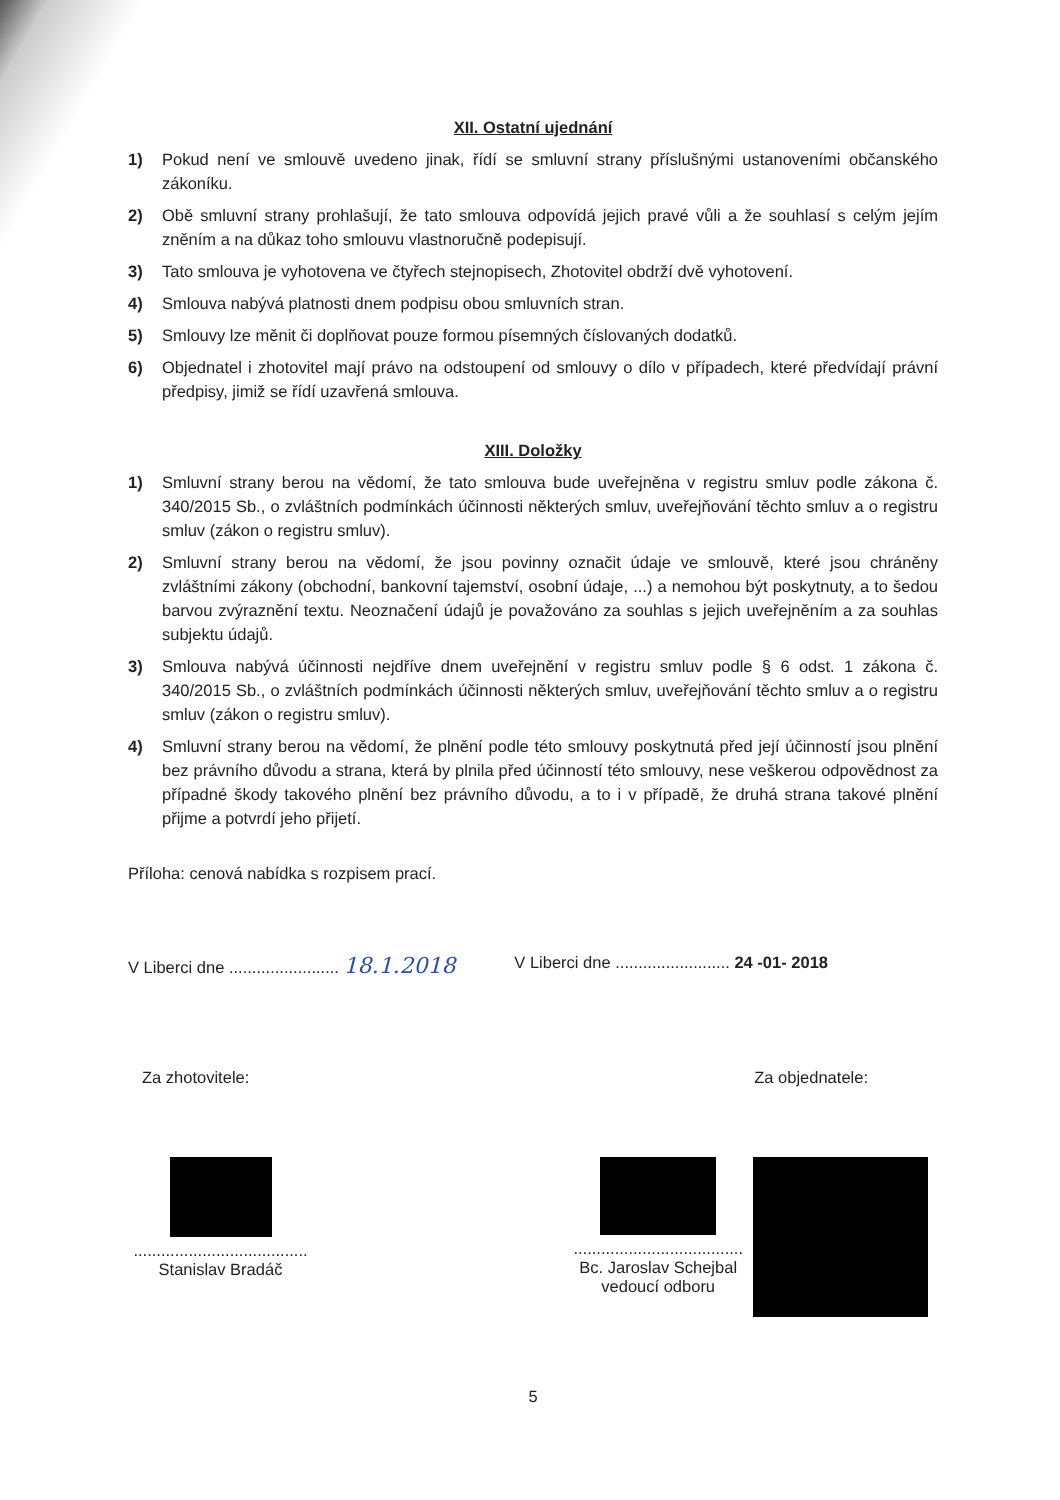XII. Ostatní ujednání
1) Pokud není ve smlouvě uvedeno jinak, řídí se smluvní strany příslušnými ustanoveními občanského zákoníku.
2) Obě smluvní strany prohlašují, že tato smlouva odpovídá jejich pravé vůli a že souhlasí s celým jejím zněním a na důkaz toho smlouvu vlastnoručně podepisují.
3) Tato smlouva je vyhotovena ve čtyřech stejnopisech, Zhotovitel obdrží dvě vyhotovení.
4) Smlouva nabývá platnosti dnem podpisu obou smluvních stran.
5) Smlouvy lze měnit či doplňovat pouze formou písemných číslovaných dodatků.
6) Objednatel i zhotovitel mají právo na odstoupení od smlouvy o dílo v případech, které předvídají právní předpisy, jimiž se řídí uzavřená smlouva.
XIII. Doložky
1) Smluvní strany berou na vědomí, že tato smlouva bude uveřejněna v registru smluv podle zákona č. 340/2015 Sb., o zvláštních podmínkách účinnosti některých smluv, uveřejňování těchto smluv a o registru smluv (zákon o registru smluv).
2) Smluvní strany berou na vědomí, že jsou povinny označit údaje ve smlouvě, které jsou chráněny zvláštními zákony (obchodní, bankovní tajemství, osobní údaje, ...) a nemohou být poskytnuty, a to šedou barvou zvýraznění textu. Neoznačení údajů je považováno za souhlas s jejich uveřejněním a za souhlas subjektu údajů.
3) Smlouva nabývá účinnosti nejdříve dnem uveřejnění v registru smluv podle § 6 odst. 1 zákona č. 340/2015 Sb., o zvláštních podmínkách účinnosti některých smluv, uveřejňování těchto smluv a o registru smluv (zákon o registru smluv).
4) Smluvní strany berou na vědomí, že plnění podle této smlouvy poskytnutá před její účinností jsou plnění bez právního důvodu a strana, která by plnila před účinností této smlouvy, nese veškerou odpovědnost za případné škody takového plnění bez právního důvodu, a to i v případě, že druhá strana takové plnění přijme a potvrdí jeho přijetí.
Příloha: cenová nabídka s rozpisem prací.
V Liberci dne ........................ 18.1.2018
V Liberci dne ......................... 24 -01- 2018
Za zhotovitele: Za objednatele:
......................................
Stanislav Bradáč
.....................................
Bc. Jaroslav Schejbal
vedoucí odboru
5